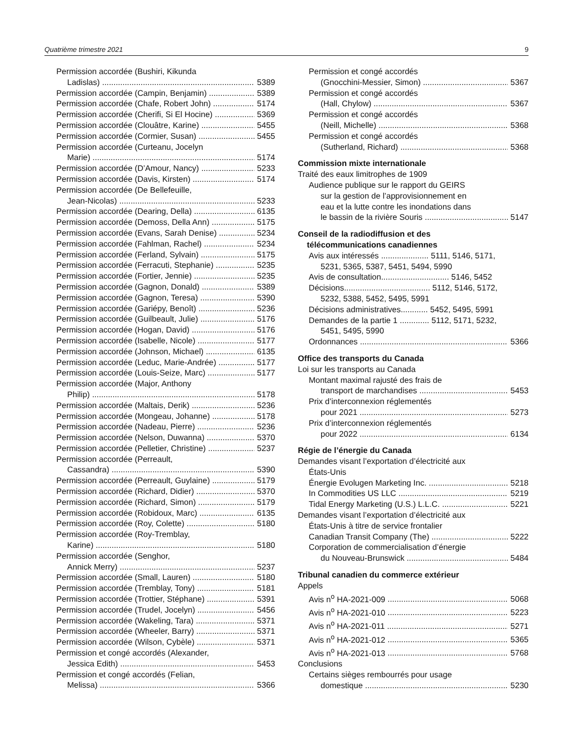Quatrième trimestre 2021 9
Permission accordée (Bushiri, Kikunda
Ladislas) 5389
Permission accordée (Campin, Benjamin) 5389
Permission accordée (Chafe, Robert John) 5174
Permission accordée (Cherifi, Si El Hocine) 5369
Permission accordée (Clouâtre, Karine) 5455
Permission accordée (Cormier, Susan) 5455
Permission accordée (Curteanu, Jocelyn
Marie) 5174
Permission accordée (D’Amour, Nancy) 5233
Permission accordée (Davis, Kirsten) 5174
Permission accordée (De Bellefeuille,
Jean-Nicolas) 5233
Permission accordée (Dearing, Della) 6135
Permission accordée (Demoss, Della Ann) 5175
Permission accordée (Evans, Sarah Denise) 5234
Permission accordée (Fahlman, Rachel) 5234
Permission accordée (Ferland, Sylvain) 5175
Permission accordée (Ferracuti, Stephanie) 5235
Permission accordée (Fortier, Jennie) 5235
Permission accordée (Gagnon, Donald) 5389
Permission accordée (Gagnon, Teresa) 5390
Permission accordée (Gariépy, Benoît) 5236
Permission accordée (Guilbeault, Julie) 5176
Permission accordée (Hogan, David) 5176
Permission accordée (Isabelle, Nicole) 5177
Permission accordée (Johnson, Michael) 6135
Permission accordée (Leduc, Marie-Andrée) 5177
Permission accordée (Louis-Seize, Marc) 5177
Permission accordée (Major, Anthony
Philip) 5178
Permission accordée (Maltais, Derik) 5236
Permission accordée (Mongeau, Johanne) 5178
Permission accordée (Nadeau, Pierre) 5236
Permission accordée (Nelson, Duwanna) 5370
Permission accordée (Pelletier, Christine) 5237
Permission accordée (Perreault,
Cassandra) 5390
Permission accordée (Perreault, Guylaine) 5179
Permission accordée (Richard, Didier) 5370
Permission accordée (Richard, Simon) 5179
Permission accordée (Robidoux, Marc) 6135
Permission accordée (Roy, Colette) 5180
Permission accordée (Roy-Tremblay,
Karine) 5180
Permission accordée (Senghor,
Annick Merry) 5237
Permission accordée (Small, Lauren) 5180
Permission accordée (Tremblay, Tony) 5181
Permission accordée (Trottier, Stéphane) 5391
Permission accordée (Trudel, Jocelyn) 5456
Permission accordée (Wakeling, Tara) 5371
Permission accordée (Wheeler, Barry) 5371
Permission accordée (Wilson, Cybèle) 5371
Permission et congé accordés (Alexander,
Jessica Edith) 5453
Permission et congé accordés (Felian,
Melissa) 5366
Permission et congé accordés
(Gnocchini-Messier, Simon) 5367
Permission et congé accordés
(Hall, Chylow) 5367
Permission et congé accordés
(Neill, Michelle) 5368
Permission et congé accordés
(Sutherland, Richard) 5368
Commission mixte internationale
Traité des eaux limitrophes de 1909
Audience publique sur le rapport du GEIRS
sur la gestion de l’approvisionnement en
eau et la lutte contre les inondations dans
le bassin de la rivière Souris 5147
Conseil de la radiodiffusion et des
télécommunications canadiennes
Avis aux intéressés ..................... 5111, 5146, 5171,
5231, 5365, 5387, 5451, 5494, 5990
Avis de consultation.............................. 5146, 5452
Décisions...................................... 5112, 5146, 5172,
5232, 5388, 5452, 5495, 5991
Décisions administratives............ 5452, 5495, 5991
Demandes de la partie 1 ............. 5112, 5171, 5232,
5451, 5495, 5990
Ordonnances 5366
Office des transports du Canada
Loi sur les transports au Canada
Montant maximal rajusté des frais de
transport de marchandises 5453
Prix d’interconnexion réglementés
pour 2021 5273
Prix d’interconnexion réglementés
pour 2022 6134
Régie de l’énergie du Canada
Demandes visant l’exportation d’électricité aux
États-Unis
Énergie Evolugen Marketing Inc. 5218
In Commodities US LLC 5219
Tidal Energy Marketing (U.S.) L.L.C. 5221
Demandes visant l’exportation d’électricité aux
États-Unis à titre de service frontalier
Canadian Transit Company (The) 5222
Corporation de commercialisation d’énergie
du Nouveau-Brunswick 5484
Tribunal canadien du commerce extérieur
Appels
Avis n<sup>o</sup> HA-2021-009 5068
Avis n<sup>o</sup> HA-2021-010 5223
Avis n<sup>o</sup> HA-2021-011 5271
Avis n<sup>o</sup> HA-2021-012 5365
Avis n<sup>o</sup> HA-2021-013 5768
Conclusions
Certains sièges rembourrés pour usage
domestique 5230